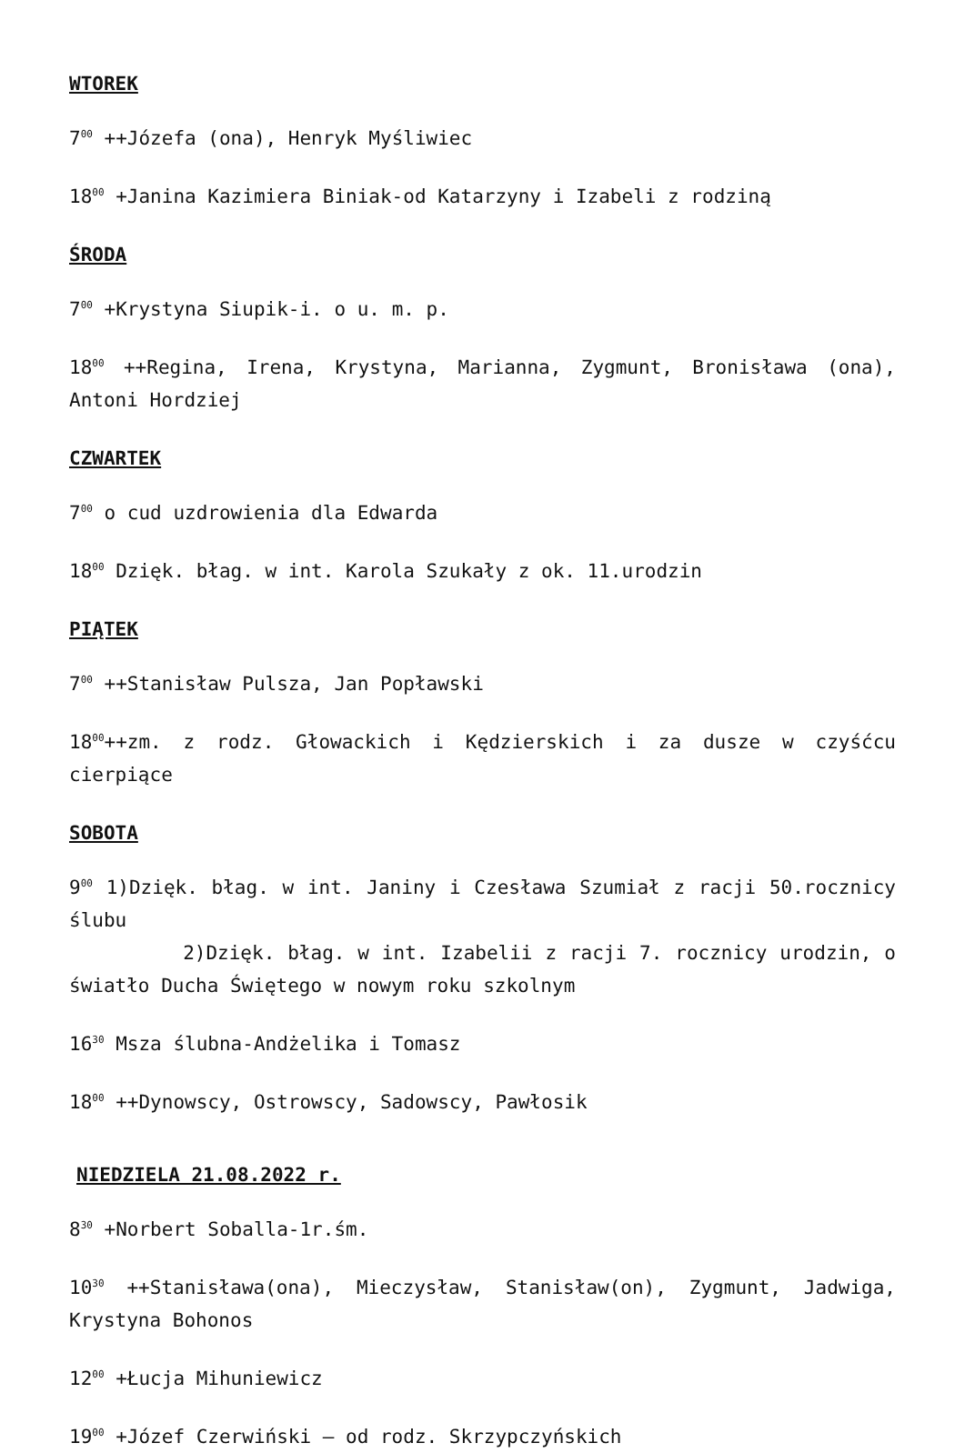WTOREK
7<sup>00</sup> ++Józefa (ona), Henryk Myśliwiec
18<sup>00</sup> +Janina Kazimiera Biniak-od Katarzyny i Izabeli z rodziną
ŚRODA
7<sup>00</sup> +Krystyna Siupik-i. o u. m. p.
18<sup>00</sup> ++Regina, Irena, Krystyna, Marianna, Zygmunt, Bronisława (ona), Antoni Hordziej
CZWARTEK
7<sup>00</sup> o cud uzdrowienia dla Edwarda
18<sup>00</sup> Dzięk. błag. w int. Karola Szukały z ok. 11.urodzin
PIĄTEK
7<sup>00</sup> ++Stanisław Pulsza, Jan Popławski
18<sup>00</sup>++zm. z rodz. Głowackich i Kędzierskich i za dusze w czyśćcu cierpiące
SOBOTA
9<sup>00</sup> 1)Dzięk. błag. w int. Janiny i Czesława Szumiał z racji 50.rocznicy ślubu
2)Dzięk. błag. w int. Izabelii z racji 7. rocznicy urodzin, o światło Ducha Świętego w nowym roku szkolnym
16<sup>30</sup> Msza ślubna-Andżelika i Tomasz
18<sup>00</sup> ++Dynowscy, Ostrowscy, Sadowscy, Pawłosik
NIEDZIELA 21.08.2022 r.
8<sup>30</sup> +Norbert Soballa-1r.śm.
10<sup>30</sup> ++Stanisława(ona), Mieczysław, Stanisław(on), Zygmunt, Jadwiga, Krystyna Bohonos
12<sup>00</sup> +Łucja Mihuniewicz
19<sup>00</sup> +Józef Czerwiński – od rodz. Skrzypczyńskich